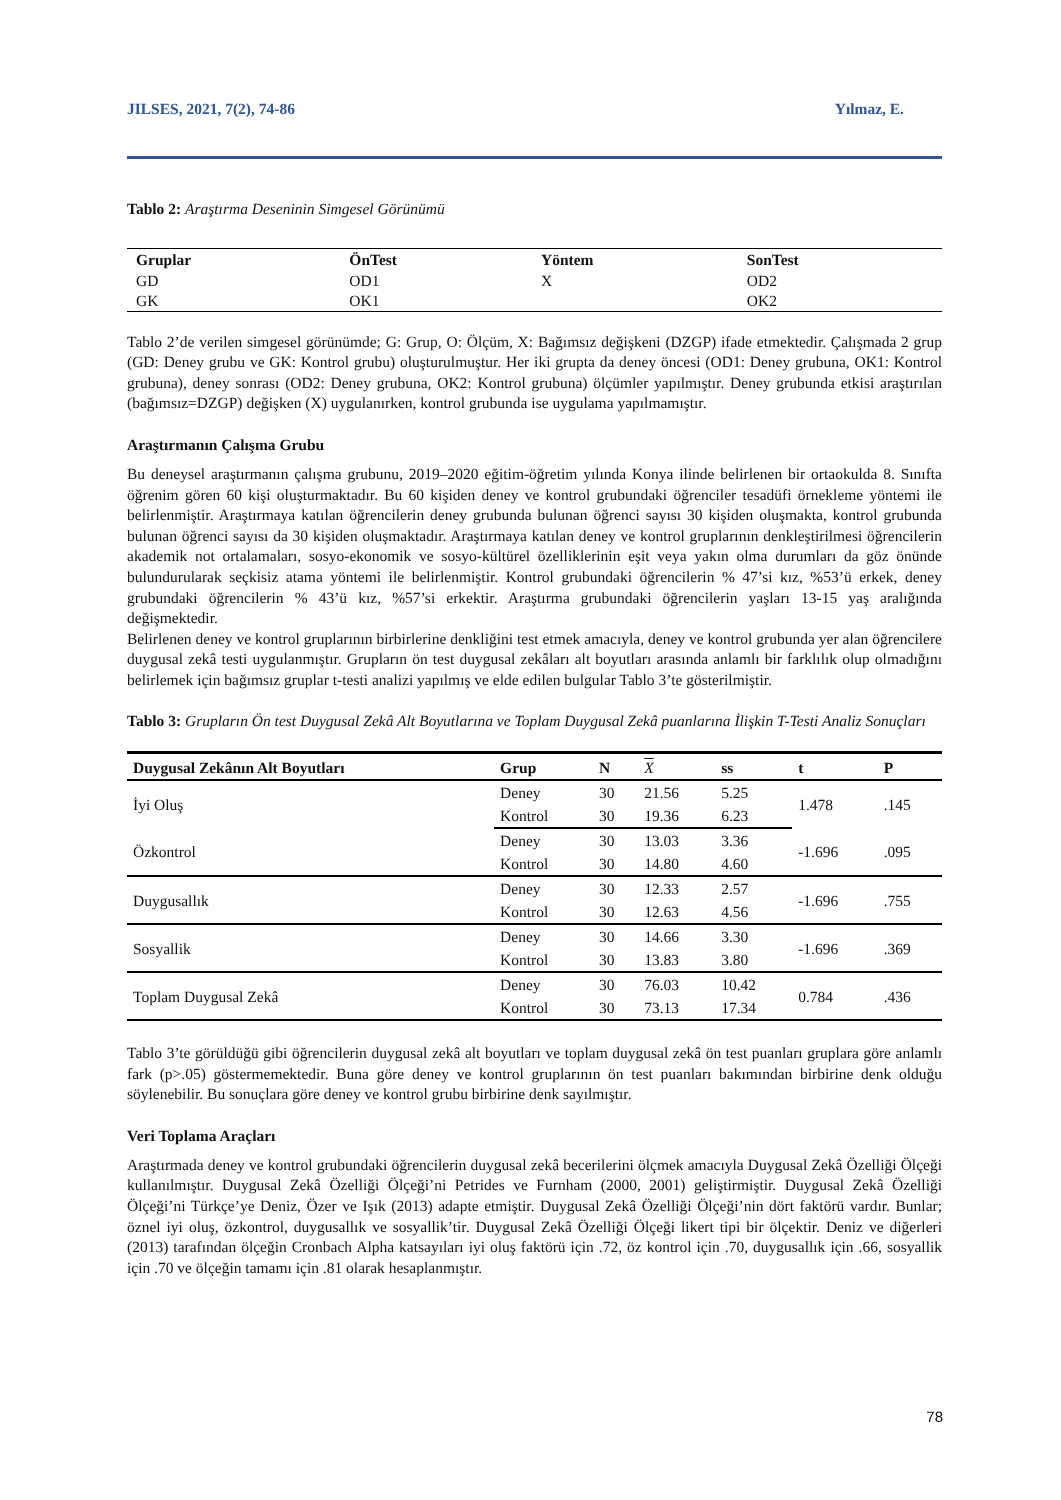JILSES, 2021, 7(2), 74-86 Yılmaz, E.
Tablo 2: Araştırma Deseninin Simgesel Görünümü
| Gruplar | ÖnTest | Yöntem | SonTest |
| --- | --- | --- | --- |
| GD | OD1 | X | OD2 |
| GK | OK1 | | OK2 |
Tablo 2’de verilen simgesel görünümde; G: Grup, O: Ölçüm, X: Bağımsız değişkeni (DZGP) ifade etmektedir. Çalışmada 2 grup (GD: Deney grubu ve GK: Kontrol grubu) oluşturulmuştur. Her iki grupta da deney öncesi (OD1: Deney grubuna, OK1: Kontrol grubuna), deney sonrası (OD2: Deney grubuna, OK2: Kontrol grubuna) ölçümler yapılmıştır. Deney grubunda etkisi araştırılan (bağımsız=DZGP) değişken (X) uygulanırken, kontrol grubunda ise uygulama yapılmamıştır.
Araştırmanın Çalışma Grubu
Bu deneysel araştırmanın çalışma grubunu, 2019–2020 eğitim-öğretim yılında Konya ilinde belirlenen bir ortaokulda 8. Sınıfta öğrenim gören 60 kişi oluşturmaktadır. Bu 60 kişiden deney ve kontrol grubundaki öğrenciler tesadüfi örnekleme yöntemi ile belirlenmiştir. Araştırmaya katılan öğrencilerin deney grubunda bulunan öğrenci sayısı 30 kişiden oluşmakta, kontrol grubunda bulunan öğrenci sayısı da 30 kişiden oluşmaktadır. Araştırmaya katılan deney ve kontrol gruplarının denkleştirilmesi öğrencilerin akademik not ortalamaları, sosyo-ekonomik ve sosyo-kültürel özelliklerinin eşit veya yakın olma durumları da göz önünde bulundurularak seçkisiz atama yöntemi ile belirlenmiştir. Kontrol grubundaki öğrencilerin % 47’si kız, %53’ü erkek, deney grubundaki öğrencilerin % 43’ü kız, %57’si erkektir. Araştırma grubundaki öğrencilerin yaşları 13-15 yaş aralığında değişmektedir.
Belirlenen deney ve kontrol gruplarının birbirlerine denkliğini test etmek amacıyla, deney ve kontrol grubunda yer alan öğrencilere duygusal zekâ testi uygulanmıştır. Grupların ön test duygusal zekâları alt boyutları arasında anlamlı bir farklılık olup olmadığını belirlemek için bağımsız gruplar t-testi analizi yapılmış ve elde edilen bulgular Tablo 3’te gösterilmiştir.
Tablo 3: Grupların Ön test Duygusal Zekâ Alt Boyutlarına ve Toplam Duygusal Zekâ puanlarına İlişkin T-Testi Analiz Sonuçları
| Duygusal Zekânın Alt Boyutları | Grup | N | X | ss | t | P |
| --- | --- | --- | --- | --- | --- | --- |
| İyi Oluş | Deney | 30 | 21.56 | 5.25 | 1.478 | .145 |
| | Kontrol | 30 | 19.36 | 6.23 | | |
| Özkontrol | Deney | 30 | 13.03 | 3.36 | -1.696 | .095 |
| | Kontrol | 30 | 14.80 | 4.60 | | |
| Duygusallık | Deney | 30 | 12.33 | 2.57 | -1.696 | .755 |
| | Kontrol | 30 | 12.63 | 4.56 | | |
| Sosyallik | Deney | 30 | 14.66 | 3.30 | -1.696 | .369 |
| | Kontrol | 30 | 13.83 | 3.80 | | |
| Toplam Duygusal Zekâ | Deney | 30 | 76.03 | 10.42 | 0.784 | .436 |
| | Kontrol | 30 | 73.13 | 17.34 | | |
Tablo 3’te görüldüğü gibi öğrencilerin duygusal zekâ alt boyutları ve toplam duygusal zekâ ön test puanları gruplara göre anlamlı fark (p>.05) göstermemektedir. Buna göre deney ve kontrol gruplarının ön test puanları bakımından birbirine denk olduğu söylenebilir. Bu sonuçlara göre deney ve kontrol grubu birbirine denk sayılmıştır.
Veri Toplama Araçları
Araştırmada deney ve kontrol grubundaki öğrencilerin duygusal zekâ becerilerini ölçmek amacıyla Duygusal Zekâ Özelliği Ölçeği kullanılmıştır. Duygusal Zekâ Özelliği Ölçeği’ni Petrides ve Furnham (2000, 2001) geliştirmiştir. Duygusal Zekâ Özelliği Ölçeği’ni Türkçe’ye Deniz, Özer ve Işık (2013) adapte etmiştir. Duygusal Zekâ Özelliği Ölçeği’nin dört faktörü vardır. Bunlar; öznel iyi oluş, özkontrol, duygusallık ve sosyallik’tir. Duygusal Zekâ Özelliği Ölçeği likert tipi bir ölçektir. Deniz ve diğerleri (2013) tarafından ölçeğin Cronbach Alpha katsayıları iyi oluş faktörü için .72, öz kontrol için .70, duygusallık için .66, sosyallik için .70 ve ölçeğin tamamı için .81 olarak hesaplanmıştır.
78